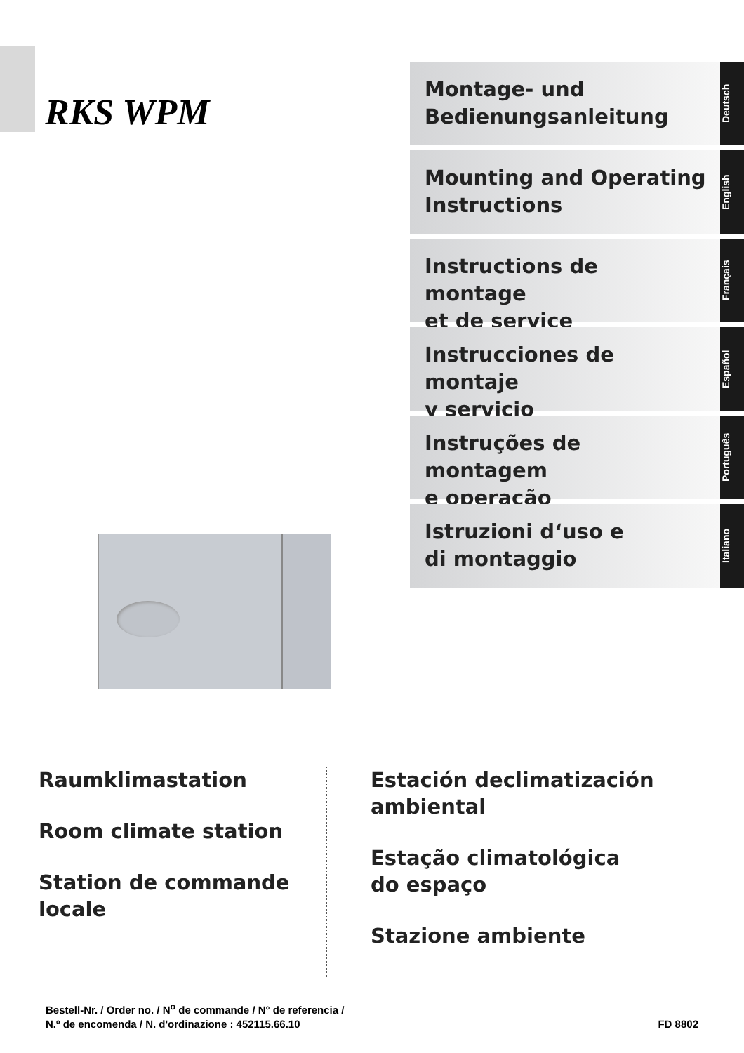RKS WPM
Montage- und
Bedienungsanleitung
Deutsch
Mounting and Operating
Instructions
English
Instructions de montage
et de service
Français
Instrucciones de montaje
y servicio
Español
Instruções de montagem
e operação
Português
Istruzioni d‘uso e
di montaggio
Italiano
Raumklimastation
Room climate station
Station de commande
locale
Estación declimatización
ambiental
Estação climatológica
do espaço
Stazione ambiente
Bestell-Nr. / Order no. / N<sup>o</sup> de commande / N° de referencia /
N.º de encomenda / N. d'ordinazione : 452115.66.10
FD 8802